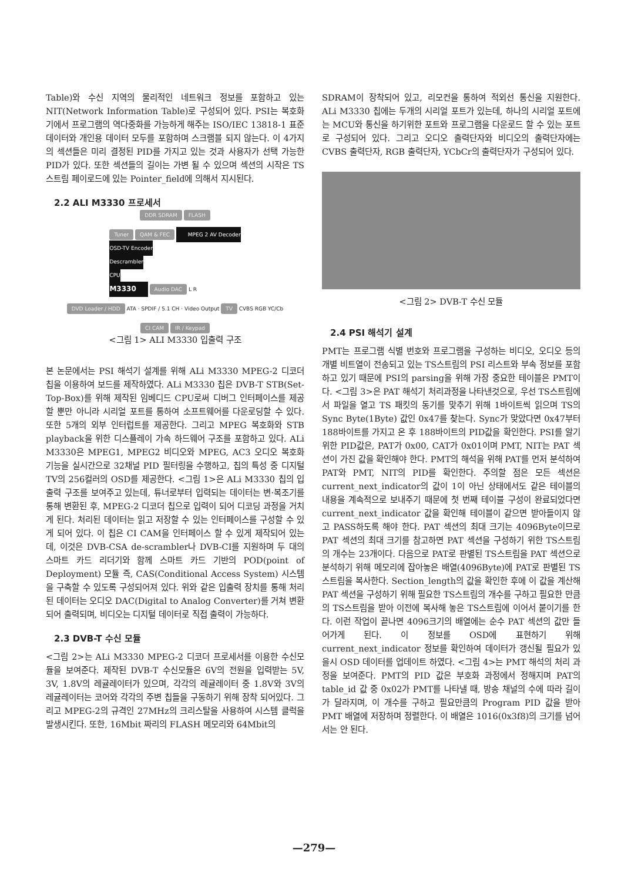Table)와 수신 지역의 물리적인 네트워크 정보를 포함하고 있는 NIT(Network Information Table)로 구성되어 있다. PSI는 복호화기에서 프로그램의 역다중화를 가능하게 해주는 ISO/IEC 13818-1 표준 데이터와 개인용 데이터 모두를 포함하며 스크램블 되지 않는다. 이 4가지의 섹션들은 미리 결정된 PID를 가지고 있는 것과 사용자가 선택 가능한 PID가 있다. 또한 섹션들의 길이는 가변 될 수 있으며 섹션의 시작은 TS스트림 페이로드에 있는 Pointer_field에 의해서 지시된다.
2.2 ALI M3330 프로세서
DDR SDRAM FLASH
Tuner QAM & FEC MPEG 2 AV Decoder
OSD-TV Encoder
Descrambler
CPU
M3330 Audio DAC L R
DVD Loader / HDD ATA · SPDIF / 5.1 CH · Video Output TV CVBS RGB YC/Cb
CI CAM IR / Keypad
<그림 1> ALI M3330 입출력 구조
본 논문에서는 PSI 해석기 설계를 위해 ALi M3330 MPEG-2 디코더 칩을 이용하여 보드를 제작하였다. ALi M3330 칩은 DVB-T STB(Set-Top-Box)를 위해 제작된 임베디드 CPU로써 디버그 인터페이스를 제공할 뿐만 아니라 시리얼 포트를 통하여 소프트웨어를 다운로딩할 수 있다. 또한 5개의 외부 인터럽트를 제공한다. 그리고 MPEG 복호화와 STB playback을 위한 디스플레이 가속 하드웨어 구조를 포함하고 있다. ALi M3330은 MPEG1, MPEG2 비디오와 MPEG, AC3 오디오 복호화 기능을 실시간으로 32채널 PID 필터링을 수행하고, 칩의 특성 중 디지털 TV의 256컬러의 OSD를 제공한다. <그림 1>은 ALi M3330 칩의 입출력 구조를 보여주고 있는데, 튜너로부터 입력되는 데이터는 변·복조기를 통해 변환된 후, MPEG-2 디코더 칩으로 입력이 되어 디코딩 과정을 거치게 된다. 처리된 데이터는 읽고 저장할 수 있는 인터페이스를 구성할 수 있게 되어 있다. 이 칩은 CI CAM을 인터페이스 할 수 있게 제작되어 있는데, 이것은 DVB-CSA de-scrambler나 DVB-CI를 지원하며 두 대의 스마트 카드 리더기와 함께 스마트 카드 기반의 POD(point of Deployment) 모듈 즉, CAS(Conditional Access System) 시스템을 구축할 수 있도록 구성되어져 있다. 위와 같은 입출력 장치를 통해 처리된 데이터는 오디오 DAC(Digital to Analog Converter)를 거쳐 변환되어 출력되며, 비디오는 디지털 데이터로 직접 출력이 가능하다.
2.3 DVB-T 수신 모듈
<그림 2>는 ALi M3330 MPEG-2 디코더 프로세서를 이용한 수신모듈을 보여준다. 제작된 DVB-T 수신모듈은 6V의 전원을 입력받는 5V, 3V, 1.8V의 레귤레이터가 있으며, 각각의 레귤레이터 중 1.8V와 3V의 레귤레이터는 코어와 각각의 주변 칩들을 구동하기 위해 장착 되어있다. 그리고 MPEG-2의 규격인 27MHz의 크리스탈을 사용하여 시스템 클럭을 발생시킨다. 또한, 16Mbit 짜리의 FLASH 메모리와 64Mbit의
SDRAM이 장착되어 있고, 리모컨을 통하여 적외선 통신을 지원한다. ALi M3330 칩에는 두개의 시리얼 포트가 있는데, 하나의 시리얼 포트에는 MCU와 통신을 하기위한 포트와 프로그램을 다운로드 할 수 있는 포트로 구성되어 있다. 그리고 오디오 출력단자와 비디오의 출력단자에는 CVBS 출력단자, RGB 출력단자, YCbCr의 출력단자가 구성되어 있다.
<그림 2> DVB-T 수신 모듈
2.4 PSI 해석기 설계
PMT는 프로그램 식별 번호와 프로그램을 구성하는 비디오, 오디오 등의 개별 비트열이 전송되고 있는 TS스트림의 PSI 리스트와 부속 정보를 포함하고 있기 때문에 PSI의 parsing을 위해 가장 중요한 테이블은 PMT이다. <그림 3>은 PAT 해석기 처리과정을 나타낸것으로, 우선 TS스트림에서 파일을 열고 TS 패킷의 동기를 맞추기 위해 1바이트씩 읽으며 TS의 Sync Byte(1Byte) 값인 0x47를 찾는다. Sync가 맞았다면 0x47부터 188바이트를 가지고 온 후 188바이트의 PID값을 확인한다. PSI를 알기 위한 PID값은, PAT가 0x00, CAT가 0x01이며 PMT, NIT는 PAT 섹션이 가진 값을 확인해야 한다. PMT의 해석을 위해 PAT를 먼저 분석하여 PAT와 PMT, NIT의 PID를 확인한다. 주의할 점은 모든 섹션은 current_next_indicator의 값이 1이 아닌 상태에서도 같은 테이블의 내용을 계속적으로 보내주기 때문에 첫 번째 테이블 구성이 완료되었다면 current_next_indicator 값을 확인해 테이블이 같으면 받아들이지 않고 PASS하도록 해야 한다. PAT 섹션의 최대 크기는 4096Byte이므로 PAT 섹션의 최대 크기를 참고하면 PAT 섹션을 구성하기 위한 TS스트림의 개수는 23개이다. 다음으로 PAT로 판별된 TS스트림을 PAT 섹션으로 분석하기 위해 메모리에 잡아놓은 배열(4096Byte)에 PAT로 판별된 TS스트림을 복사한다. Section_length의 값을 확인한 후에 이 값을 계산해 PAT 섹션을 구성하기 위해 필요한 TS스트림의 개수를 구하고 필요한 만큼의 TS스트림을 받아 이전에 복사해 놓은 TS스트림에 이어서 붙이기를 한다. 이런 작업이 끝나면 4096크기의 배열에는 순수 PAT 섹션의 값만 들어가게 된다. 이 정보를 OSD에 표현하기 위해 current_next_indicator 정보를 확인하여 데이터가 갱신될 필요가 있을시 OSD 데이터를 업데이트 하였다. <그림 4>는 PMT 해석의 처리 과정을 보여준다. PMT의 PID 값은 부호화 과정에서 정해지며 PAT의 table_id 값 중 0x02가 PMT를 나타낼 때, 방송 채널의 수에 따라 길이가 달라지며, 이 개수를 구하고 필요만큼의 Program PID 값을 받아 PMT 배열에 저장하며 정렬한다. 이 배열은 1016(0x3f8)의 크기를 넘어서는 안 된다.
—279—